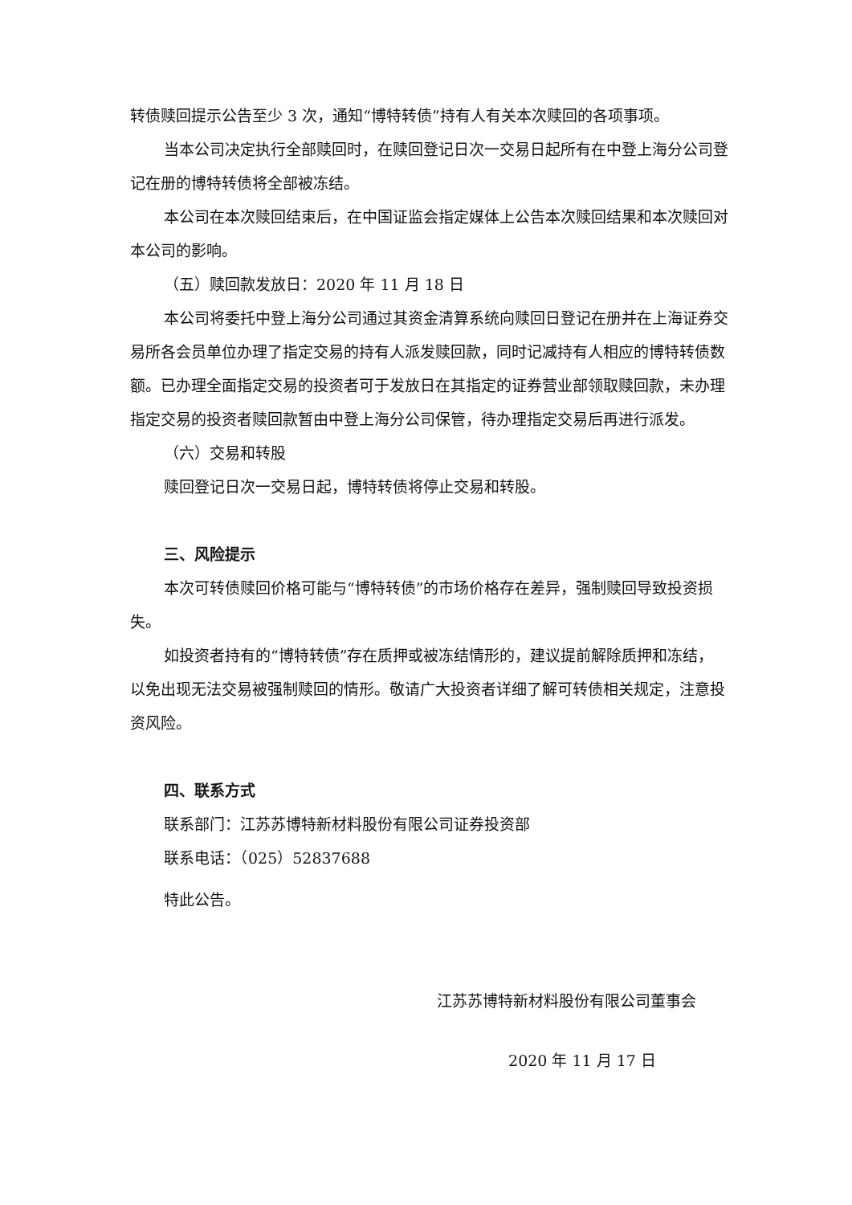转债赎回提示公告至少 3 次，通知“博特转债”持有人有关本次赎回的各项事项。
当本公司决定执行全部赎回时，在赎回登记日次一交易日起所有在中登上海分公司登记在册的博特转债将全部被冻结。
本公司在本次赎回结束后，在中国证监会指定媒体上公告本次赎回结果和本次赎回对本公司的影响。
（五）赎回款发放日：2020 年 11 月 18 日
本公司将委托中登上海分公司通过其资金清算系统向赎回日登记在册并在上海证券交易所各会员单位办理了指定交易的持有人派发赎回款，同时记减持有人相应的博特转债数额。已办理全面指定交易的投资者可于发放日在其指定的证券营业部领取赎回款，未办理指定交易的投资者赎回款暂由中登上海分公司保管，待办理指定交易后再进行派发。
（六）交易和转股
赎回登记日次一交易日起，博特转债将停止交易和转股。
三、风险提示
本次可转债赎回价格可能与“博特转债”的市场价格存在差异，强制赎回导致投资损失。
如投资者持有的“博特转债”存在质押或被冻结情形的，建议提前解除质押和冻结，以免出现无法交易被强制赎回的情形。敬请广大投资者详细了解可转债相关规定，注意投资风险。
四、联系方式
联系部门：江苏苏博特新材料股份有限公司证券投资部
联系电话：（025）52837688
特此公告。
江苏苏博特新材料股份有限公司董事会
2020 年 11 月 17 日